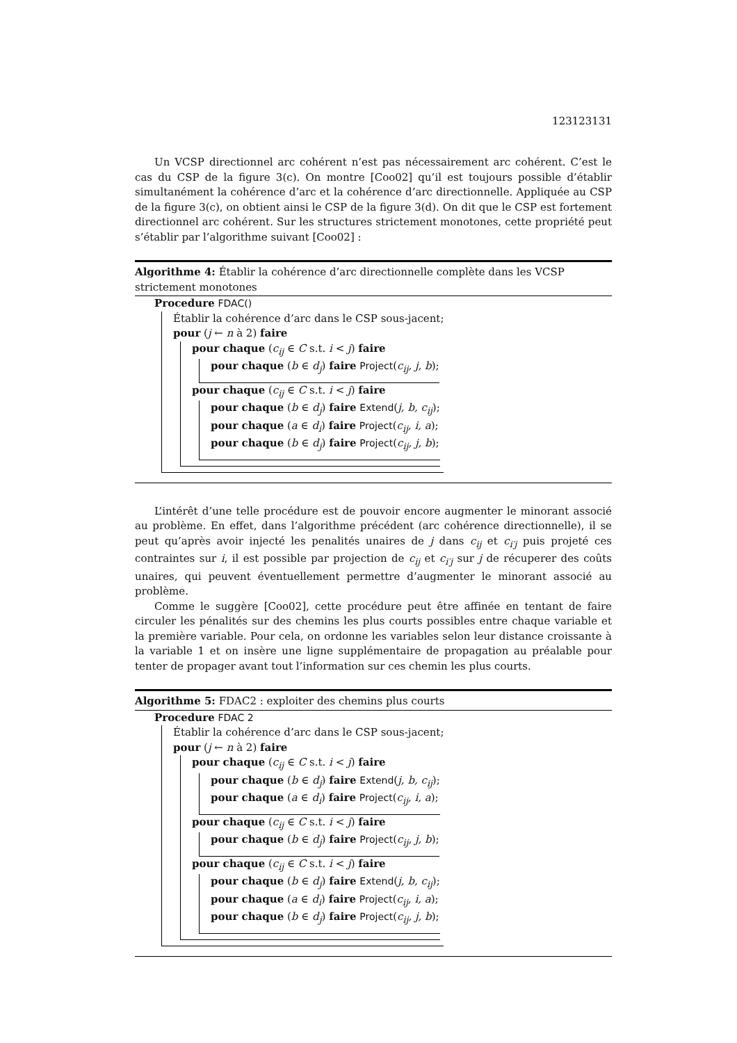123123131
Un VCSP directionnel arc cohérent n’est pas nécessairement arc cohérent. C’est le cas du CSP de la figure 3(c). On montre [Coo02] qu’il est toujours possible d’établir simultanément la cohérence d’arc et la cohérence d’arc directionnelle. Appliquée au CSP de la figure 3(c), on obtient ainsi le CSP de la figure 3(d). On dit que le CSP est fortement directionnel arc cohérent. Sur les structures strictement monotones, cette propriété peut s’établir par l’algorithme suivant [Coo02] :
Algorithme 4: Établir la cohérence d’arc directionnelle complète dans les VCSP strictement monotones
Procedure FDAC()
Établir la cohérence d’arc dans le CSP sous-jacent;
pour (j ← n à 2) faire
pour chaque (c<sub>ij</sub> ∈ C s.t. i < j) faire
pour chaque (b ∈ d<sub>j</sub>) faire Project(c<sub>ij</sub>, j, b);
pour chaque (c<sub>ij</sub> ∈ C s.t. i < j) faire
pour chaque (b ∈ d<sub>j</sub>) faire Extend(j, b, c<sub>ij</sub>);
pour chaque (a ∈ d<sub>i</sub>) faire Project(c<sub>ij</sub>, i, a);
pour chaque (b ∈ d<sub>j</sub>) faire Project(c<sub>ij</sub>, j, b);
L’intérêt d’une telle procédure est de pouvoir encore augmenter le minorant associé au problème. En effet, dans l’algorithme précédent (arc cohérence directionnelle), il se peut qu’après avoir injecté les penalités unaires de j dans c<sub>ij</sub> et c<sub>i′j</sub> puis projeté ces contraintes sur i, il est possible par projection de c<sub>ij</sub> et c<sub>i′j</sub> sur j de récuperer des coûts unaires, qui peuvent éventuellement permettre d’augmenter le minorant associé au problème.
Comme le suggère [Coo02], cette procédure peut être affinée en tentant de faire circuler les pénalités sur des chemins les plus courts possibles entre chaque variable et la première variable. Pour cela, on ordonne les variables selon leur distance croissante à la variable 1 et on insère une ligne supplémentaire de propagation au préalable pour tenter de propager avant tout l’information sur ces chemin les plus courts.
Algorithme 5: FDAC2 : exploiter des chemins plus courts
Procedure FDAC 2
Établir la cohérence d’arc dans le CSP sous-jacent;
pour (j ← n à 2) faire
pour chaque (c<sub>ij</sub> ∈ C s.t. i < j) faire
pour chaque (b ∈ d<sub>j</sub>) faire Extend(j, b, c<sub>ij</sub>);
pour chaque (a ∈ d<sub>i</sub>) faire Project(c<sub>ij</sub>, i, a);
pour chaque (c<sub>ij</sub> ∈ C s.t. i < j) faire
pour chaque (b ∈ d<sub>j</sub>) faire Project(c<sub>ij</sub>, j, b);
pour chaque (c<sub>ij</sub> ∈ C s.t. i < j) faire
pour chaque (b ∈ d<sub>j</sub>) faire Extend(j, b, c<sub>ij</sub>);
pour chaque (a ∈ d<sub>i</sub>) faire Project(c<sub>ij</sub>, i, a);
pour chaque (b ∈ d<sub>j</sub>) faire Project(c<sub>ij</sub>, j, b);